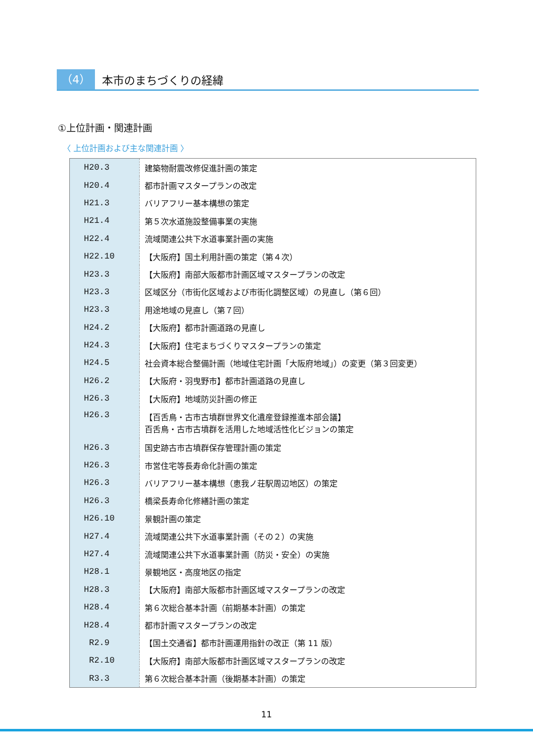（4）
本市のまちづくりの経緯
①上位計画・関連計画
〈 上位計画および主な関連計画 〉
| H20.3 | 建築物耐震改修促進計画の策定 |
| H20.4 | 都市計画マスタープランの改定 |
| H21.3 | バリアフリー基本構想の策定 |
| H21.4 | 第５次水道施設整備事業の実施 |
| H22.4 | 流域関連公共下水道事業計画の実施 |
| H22.10 | 【大阪府】国土利用計画の策定（第４次） |
| H23.3 | 【大阪府】南部大阪都市計画区域マスタープランの改定 |
| H23.3 | 区域区分（市街化区域および市街化調整区域）の見直し（第６回） |
| H23.3 | 用途地域の見直し（第７回） |
| H24.2 | 【大阪府】都市計画道路の見直し |
| H24.3 | 【大阪府】住宅まちづくりマスタープランの策定 |
| H24.5 | 社会資本総合整備計画（地域住宅計画「大阪府地域」）の変更（第３回変更） |
| H26.2 | 【大阪府・羽曳野市】都市計画道路の見直し |
| H26.3 | 【大阪府】地域防災計画の修正 |
| H26.3 | 【百舌鳥・古市古墳群世界文化遺産登録推進本部会議】 百舌鳥・古市古墳群を活用した地域活性化ビジョンの策定 |
| H26.3 | 国史跡古市古墳群保存管理計画の策定 |
| H26.3 | 市営住宅等長寿命化計画の策定 |
| H26.3 | バリアフリー基本構想（恵我ノ荘駅周辺地区）の策定 |
| H26.3 | 橋梁長寿命化修繕計画の策定 |
| H26.10 | 景観計画の策定 |
| H27.4 | 流域関連公共下水道事業計画（その２）の実施 |
| H27.4 | 流域関連公共下水道事業計画（防災・安全）の実施 |
| H28.1 | 景観地区・高度地区の指定 |
| H28.3 | 【大阪府】南部大阪都市計画区域マスタープランの改定 |
| H28.4 | 第６次総合基本計画（前期基本計画）の策定 |
| H28.4 | 都市計画マスタープランの改定 |
| R2.9 | 【国土交通省】都市計画運用指針の改正（第 11 版） |
| R2.10 | 【大阪府】南部大阪都市計画区域マスタープランの改定 |
| R3.3 | 第６次総合基本計画（後期基本計画）の策定 |
11